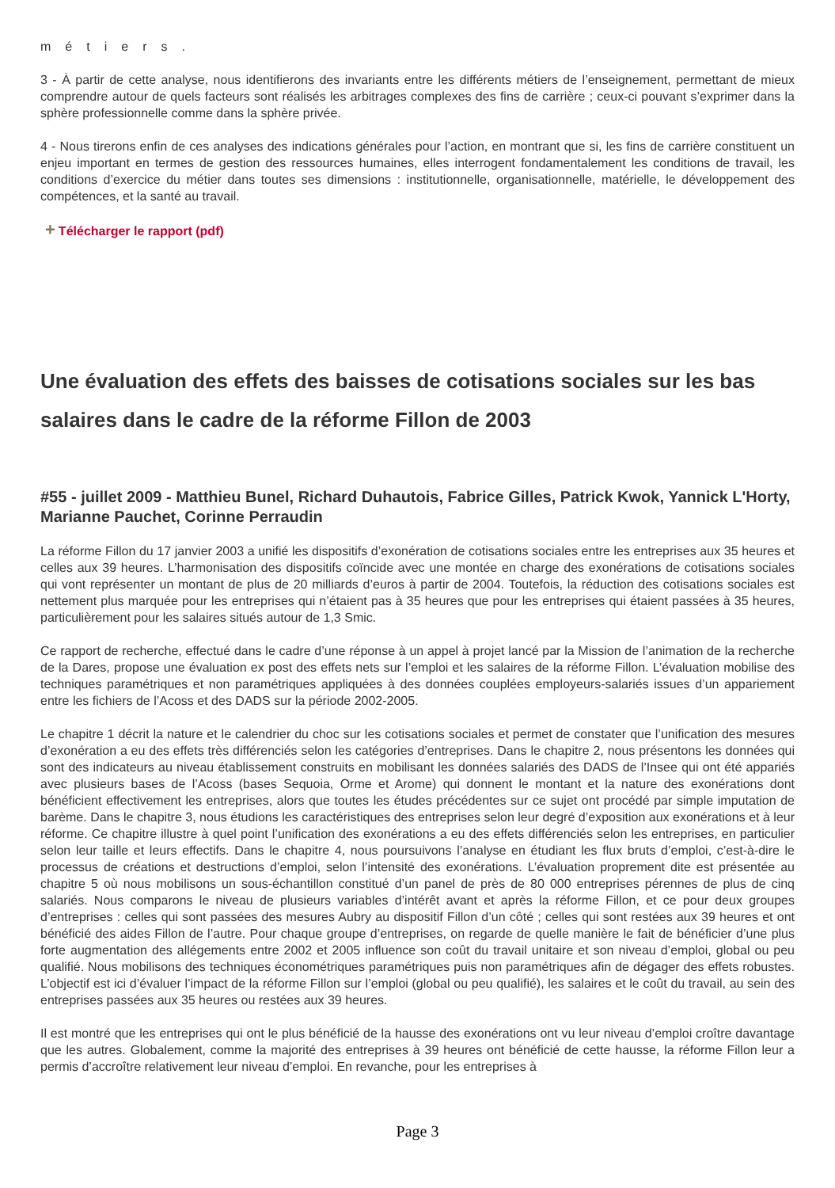métiers.
3 - À partir de cette analyse, nous identifierons des invariants entre les différents métiers de l’enseignement, permettant de mieux comprendre autour de quels facteurs sont réalisés les arbitrages complexes des fins de carrière ; ceux-ci pouvant s’exprimer dans la sphère professionnelle comme dans la sphère privée.
4 - Nous tirerons enfin de ces analyses des indications générales pour l’action, en montrant que si, les fins de carrière constituent un enjeu important en termes de gestion des ressources humaines, elles interrogent fondamentalement les conditions de travail, les conditions d’exercice du métier dans toutes ses dimensions : institutionnelle, organisationnelle, matérielle, le développement des compétences, et la santé au travail.
+ Télécharger le rapport (pdf)
Une évaluation des effets des baisses de cotisations sociales sur les bas salaires dans le cadre de la réforme Fillon de 2003
#55 - juillet 2009 - Matthieu Bunel, Richard Duhautois, Fabrice Gilles, Patrick Kwok, Yannick L'Horty, Marianne Pauchet, Corinne Perraudin
La réforme Fillon du 17 janvier 2003 a unifié les dispositifs d’exonération de cotisations sociales entre les entreprises aux 35 heures et celles aux 39 heures. L’harmonisation des dispositifs coïncide avec une montée en charge des exonérations de cotisations sociales qui vont représenter un montant de plus de 20 milliards d’euros à partir de 2004. Toutefois, la réduction des cotisations sociales est nettement plus marquée pour les entreprises qui n’étaient pas à 35 heures que pour les entreprises qui étaient passées à 35 heures, particulièrement pour les salaires situés autour de 1,3 Smic.
Ce rapport de recherche, effectué dans le cadre d’une réponse à un appel à projet lancé par la Mission de l’animation de la recherche de la Dares, propose une évaluation ex post des effets nets sur l’emploi et les salaires de la réforme Fillon. L’évaluation mobilise des techniques paramétriques et non paramétriques appliquées à des données couplées employeurs-salariés issues d’un appariement entre les fichiers de l’Acoss et des DADS sur la période 2002-2005.
Le chapitre 1 décrit la nature et le calendrier du choc sur les cotisations sociales et permet de constater que l’unification des mesures d’exonération a eu des effets très différenciés selon les catégories d’entreprises. Dans le chapitre 2, nous présentons les données qui sont des indicateurs au niveau établissement construits en mobilisant les données salariés des DADS de l’Insee qui ont été appariés avec plusieurs bases de l’Acoss (bases Sequoia, Orme et Arome) qui donnent le montant et la nature des exonérations dont bénéficient effectivement les entreprises, alors que toutes les études précédentes sur ce sujet ont procédé par simple imputation de barème. Dans le chapitre 3, nous étudions les caractéristiques des entreprises selon leur degré d’exposition aux exonérations et à leur réforme. Ce chapitre illustre à quel point l’unification des exonérations a eu des effets différenciés selon les entreprises, en particulier selon leur taille et leurs effectifs. Dans le chapitre 4, nous poursuivons l’analyse en étudiant les flux bruts d’emploi, c’est-à-dire le processus de créations et destructions d’emploi, selon l’intensité des exonérations. L’évaluation proprement dite est présentée au chapitre 5 où nous mobilisons un sous-échantillon constitué d’un panel de près de 80 000 entreprises pérennes de plus de cinq salariés. Nous comparons le niveau de plusieurs variables d’intérêt avant et après la réforme Fillon, et ce pour deux groupes d’entreprises : celles qui sont passées des mesures Aubry au dispositif Fillon d’un côté ; celles qui sont restées aux 39 heures et ont bénéficié des aides Fillon de l’autre. Pour chaque groupe d’entreprises, on regarde de quelle manière le fait de bénéficier d’une plus forte augmentation des allégements entre 2002 et 2005 influence son coût du travail unitaire et son niveau d’emploi, global ou peu qualifié. Nous mobilisons des techniques économétriques paramétriques puis non paramétriques afin de dégager des effets robustes. L’objectif est ici d’évaluer l’impact de la réforme Fillon sur l’emploi (global ou peu qualifié), les salaires et le coût du travail, au sein des entreprises passées aux 35 heures ou restées aux 39 heures.
Il est montré que les entreprises qui ont le plus bénéficié de la hausse des exonérations ont vu leur niveau d’emploi croître davantage que les autres. Globalement, comme la majorité des entreprises à 39 heures ont bénéficié de cette hausse, la réforme Fillon leur a permis d’accroître relativement leur niveau d’emploi. En revanche, pour les entreprises à
Page 3